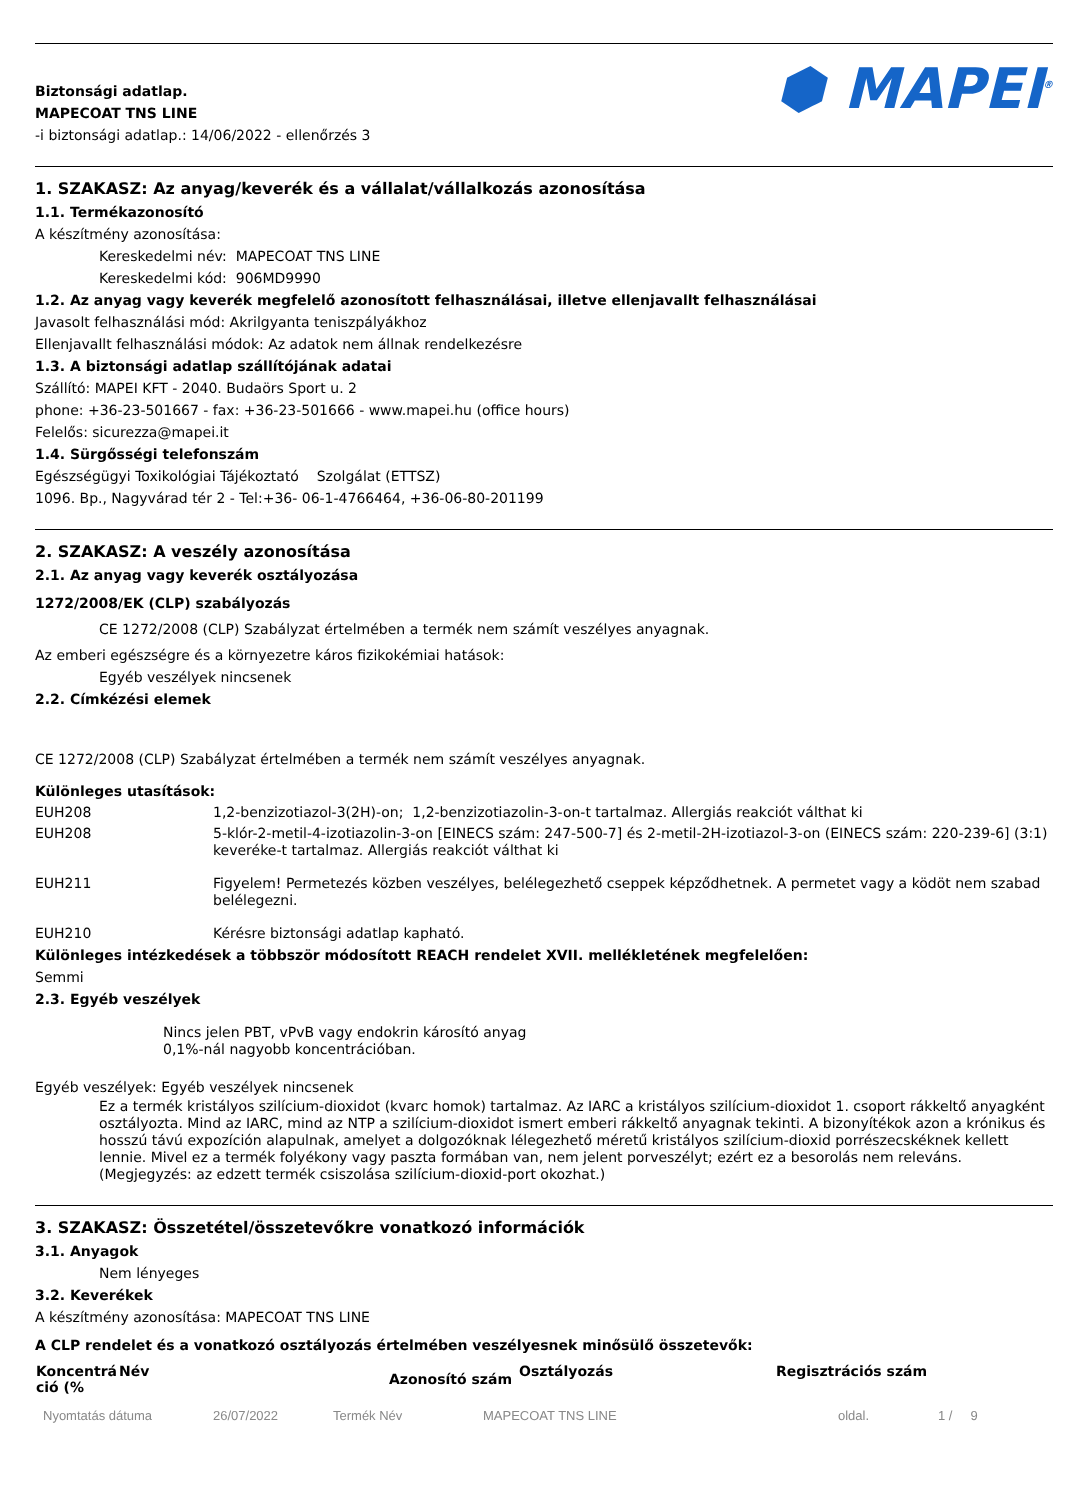Biztonsági adatlap.
MAPECOAT TNS LINE
-i biztonsági adatlap.: 14/06/2022 - ellenőrzés 3
⬢ MAPEI<sup>®</sup>
1. SZAKASZ: Az anyag/keverék és a vállalat/vállalkozás azonosítása
1.1. Termékazonosító
A készítmény azonosítása:
Kereskedelmi név: MAPECOAT TNS LINE
Kereskedelmi kód: 906MD9990
1.2. Az anyag vagy keverék megfelelő azonosított felhasználásai, illetve ellenjavallt felhasználásai
Javasolt felhasználási mód: Akrilgyanta teniszpályákhoz
Ellenjavallt felhasználási módok: Az adatok nem állnak rendelkezésre
1.3. A biztonsági adatlap szállítójának adatai
Szállító: MAPEI KFT - 2040. Budaörs Sport u. 2
phone: +36-23-501667 - fax: +36-23-501666 - www.mapei.hu (office hours)
Felelős: sicurezza@mapei.it
1.4. Sürgősségi telefonszám
Egészségügyi Toxikológiai Tájékoztató Szolgálat (ETTSZ)
1096. Bp., Nagyvárad tér 2 - Tel:+36- 06-1-4766464, +36-06-80-201199
2. SZAKASZ: A veszély azonosítása
2.1. Az anyag vagy keverék osztályozása
1272/2008/EK (CLP) szabályozás
CE 1272/2008 (CLP) Szabályzat értelmében a termék nem számít veszélyes anyagnak.
Az emberi egészségre és a környezetre káros fizikokémiai hatások:
Egyéb veszélyek nincsenek
2.2. Címkézési elemek
CE 1272/2008 (CLP) Szabályzat értelmében a termék nem számít veszélyes anyagnak.
Különleges utasítások:
| EUH208 | 1,2-benzizotiazol-3(2H)-on; 1,2-benzizotiazolin-3-on-t tartalmaz. Allergiás reakciót válthat ki |
| EUH208 | 5-klór-2-metil-4-izotiazolin-3-on [EINECS szám: 247-500-7] és 2-metil-2H-izotiazol-3-on (EINECS szám: 220-239-6] (3:1) keveréke-t tartalmaz. Allergiás reakciót válthat ki |
| EUH211 | Figyelem! Permetezés közben veszélyes, belélegezhető cseppek képződhetnek. A permetet vagy a ködöt nem szabad belélegezni. |
| EUH210 | Kérésre biztonsági adatlap kapható. |
Különleges intézkedések a többször módosított REACH rendelet XVII. mellékletének megfelelően:
Semmi
2.3. Egyéb veszélyek
Nincs jelen PBT, vPvB vagy endokrin károsító anyag
0,1%-nál nagyobb koncentrációban.
Egyéb veszélyek: Egyéb veszélyek nincsenek
Ez a termék kristályos szilícium-dioxidot (kvarc homok) tartalmaz. Az IARC a kristályos szilícium-dioxidot 1. csoport rákkeltő anyagként osztályozta. Mind az IARC, mind az NTP a szilícium-dioxidot ismert emberi rákkeltő anyagnak tekinti. A bizonyítékok azon a krónikus és hosszú távú expozíción alapulnak, amelyet a dolgozóknak lélegezhető méretű kristályos szilícium-dioxid porrészecskéknek kellett lennie. Mivel ez a termék folyékony vagy paszta formában van, nem jelent porveszélyt; ezért ez a besorolás nem releváns. (Megjegyzés: az edzett termék csiszolása szilícium-dioxid-port okozhat.)
3. SZAKASZ: Összetétel/összetevőkre vonatkozó információk
3.1. Anyagok
Nem lényeges
3.2. Keverékek
A készítmény azonosítása: MAPECOAT TNS LINE
A CLP rendelet és a vonatkozó osztályozás értelmében veszélyesnek minősülő összetevők:
| Koncentrá ció (% | Név | Azonosító szám | Osztályozás | Regisztrációs szám |
| --- | --- | --- | --- | --- |
Nyomtatás dátuma 26/07/2022 Termék Név MAPECOAT TNS LINE oldal. 1 / 9